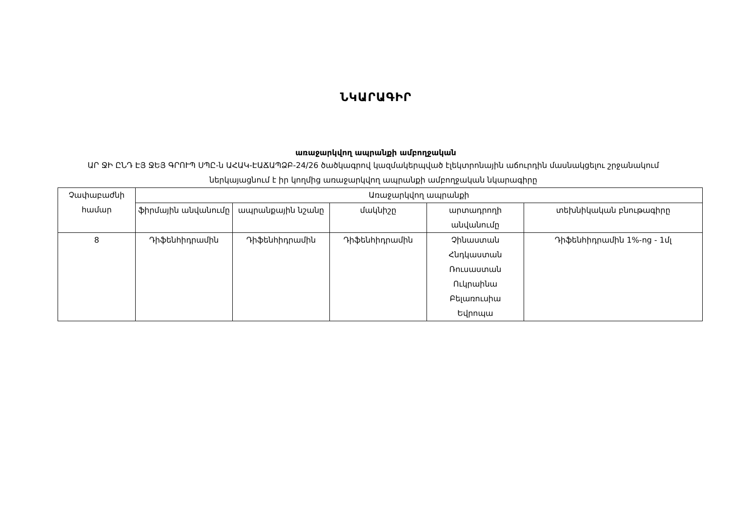ՆԿԱՐԱԳԻՐ
առաջարկվող ապրանքի ամբողջական
ԱՐ ՋԻ ԸՆԴ ԷՅ ՋԵՅ ԳՐՈՒՊ ՍՊԸ-ն ԱՀԱԿ-ԷԱՃԱՊՁԲ-24/26 ծածկագրով կազմակերպված էլեկտրոնային աճուրդին մասնակցելու շրջանակում ներկայացնում է իր կողմից առաջարկվող ապրանքի ամբողջական նկարագիրը
| Չափաբաժնի համար | Առաջարկվող ապրանքի | | | | |
| --- | --- | --- | --- | --- | --- |
| | ֆիրմային անվանումը | ապրանքային նշանը | մակնիշը | արտադրողի անվանումը | տեխնիկական բնութագիրը |
| 8 | Դիֆենհիդրամին | Դիֆենհիդրամին | Դիֆենհիդրամին | Չինաստան Հնդկաստան Ռուսաստան Ուկրաինա Բելառուսիա Եվրոպա | Դիֆենհիդրամին 1%-ոց - 1մլ |